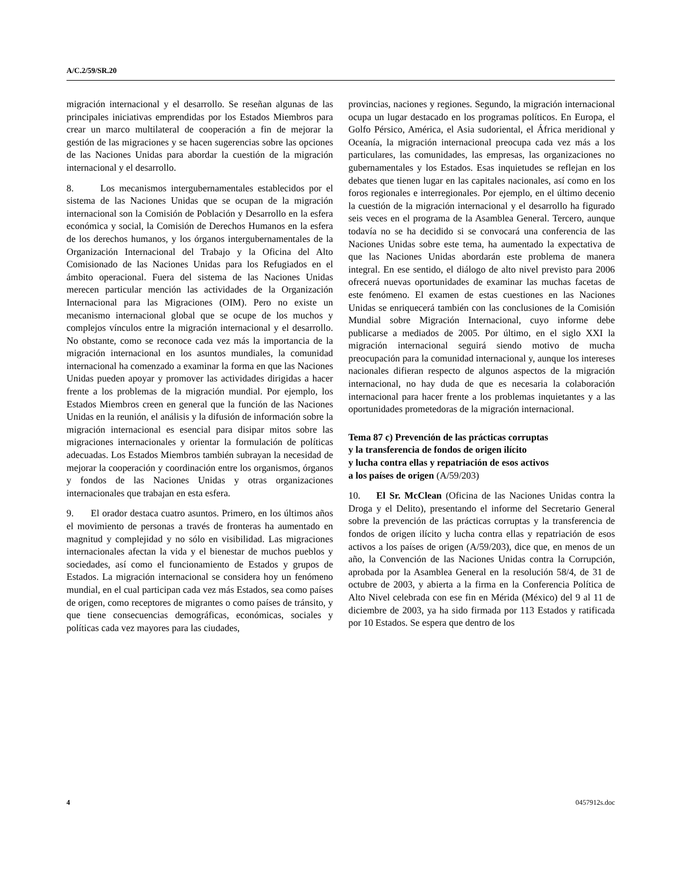A/C.2/59/SR.20
migración internacional y el desarrollo. Se reseñan algunas de las principales iniciativas emprendidas por los Estados Miembros para crear un marco multilateral de cooperación a fin de mejorar la gestión de las migraciones y se hacen sugerencias sobre las opciones de las Naciones Unidas para abordar la cuestión de la migración internacional y el desarrollo.
8. Los mecanismos intergubernamentales establecidos por el sistema de las Naciones Unidas que se ocupan de la migración internacional son la Comisión de Población y Desarrollo en la esfera económica y social, la Comisión de Derechos Humanos en la esfera de los derechos humanos, y los órganos intergubernamentales de la Organización Internacional del Trabajo y la Oficina del Alto Comisionado de las Naciones Unidas para los Refugiados en el ámbito operacional. Fuera del sistema de las Naciones Unidas merecen particular mención las actividades de la Organización Internacional para las Migraciones (OIM). Pero no existe un mecanismo internacional global que se ocupe de los muchos y complejos vínculos entre la migración internacional y el desarrollo. No obstante, como se reconoce cada vez más la importancia de la migración internacional en los asuntos mundiales, la comunidad internacional ha comenzado a examinar la forma en que las Naciones Unidas pueden apoyar y promover las actividades dirigidas a hacer frente a los problemas de la migración mundial. Por ejemplo, los Estados Miembros creen en general que la función de las Naciones Unidas en la reunión, el análisis y la difusión de información sobre la migración internacional es esencial para disipar mitos sobre las migraciones internacionales y orientar la formulación de políticas adecuadas. Los Estados Miembros también subrayan la necesidad de mejorar la cooperación y coordinación entre los organismos, órganos y fondos de las Naciones Unidas y otras organizaciones internacionales que trabajan en esta esfera.
9. El orador destaca cuatro asuntos. Primero, en los últimos años el movimiento de personas a través de fronteras ha aumentado en magnitud y complejidad y no sólo en visibilidad. Las migraciones internacionales afectan la vida y el bienestar de muchos pueblos y sociedades, así como el funcionamiento de Estados y grupos de Estados. La migración internacional se considera hoy un fenómeno mundial, en el cual participan cada vez más Estados, sea como países de origen, como receptores de migrantes o como países de tránsito, y que tiene consecuencias demográficas, económicas, sociales y políticas cada vez mayores para las ciudades,
provincias, naciones y regiones. Segundo, la migración internacional ocupa un lugar destacado en los programas políticos. En Europa, el Golfo Pérsico, América, el Asia sudoriental, el África meridional y Oceanía, la migración internacional preocupa cada vez más a los particulares, las comunidades, las empresas, las organizaciones no gubernamentales y los Estados. Esas inquietudes se reflejan en los debates que tienen lugar en las capitales nacionales, así como en los foros regionales e interregionales. Por ejemplo, en el último decenio la cuestión de la migración internacional y el desarrollo ha figurado seis veces en el programa de la Asamblea General. Tercero, aunque todavía no se ha decidido si se convocará una conferencia de las Naciones Unidas sobre este tema, ha aumentado la expectativa de que las Naciones Unidas abordarán este problema de manera integral. En ese sentido, el diálogo de alto nivel previsto para 2006 ofrecerá nuevas oportunidades de examinar las muchas facetas de este fenómeno. El examen de estas cuestiones en las Naciones Unidas se enriquecerá también con las conclusiones de la Comisión Mundial sobre Migración Internacional, cuyo informe debe publicarse a mediados de 2005. Por último, en el siglo XXI la migración internacional seguirá siendo motivo de mucha preocupación para la comunidad internacional y, aunque los intereses nacionales difieran respecto de algunos aspectos de la migración internacional, no hay duda de que es necesaria la colaboración internacional para hacer frente a los problemas inquietantes y a las oportunidades prometedoras de la migración internacional.
Tema 87 c) Prevención de las prácticas corruptas
y la transferencia de fondos de origen ilícito
y lucha contra ellas y repatriación de esos activos
a los países de origen (A/59/203)
10. El Sr. McClean (Oficina de las Naciones Unidas contra la Droga y el Delito), presentando el informe del Secretario General sobre la prevención de las prácticas corruptas y la transferencia de fondos de origen ilícito y lucha contra ellas y repatriación de esos activos a los países de origen (A/59/203), dice que, en menos de un año, la Convención de las Naciones Unidas contra la Corrupción, aprobada por la Asamblea General en la resolución 58/4, de 31 de octubre de 2003, y abierta a la firma en la Conferencia Política de Alto Nivel celebrada con ese fin en Mérida (México) del 9 al 11 de diciembre de 2003, ya ha sido firmada por 113 Estados y ratificada por 10 Estados. Se espera que dentro de los
4 0457912s.doc